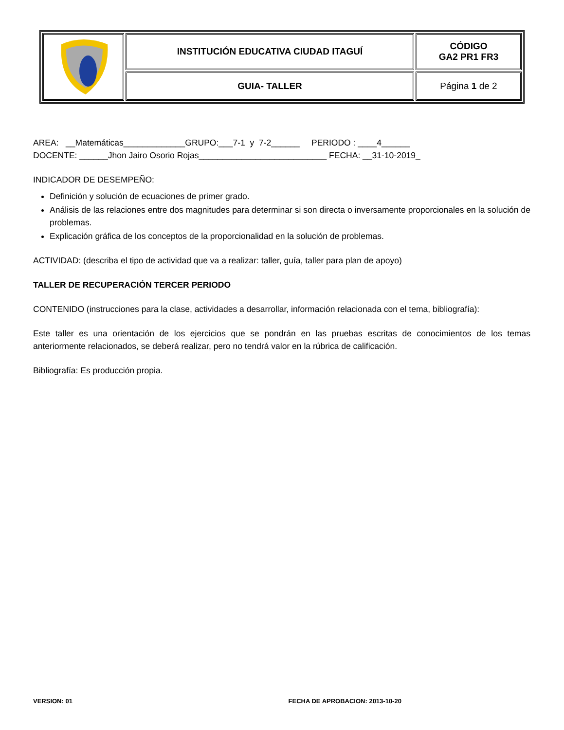| | INSTITUCIÓN EDUCATIVA CIUDAD ITAGUÍ | CÓDIGO GA2 PR1 FR3 |
| | GUIA- TALLER | Página 1 de 2 |
AREA: __Matemáticas_____________GRUPO:___7-1 y 7-2______ PERIODO : ____4______
DOCENTE: ______Jhon Jairo Osorio Rojas___________________________ FECHA: __31-10-2019_
INDICADOR DE DESEMPEÑO:
Definición y solución de ecuaciones de primer grado.
Análisis de las relaciones entre dos magnitudes para determinar si son directa o inversamente proporcionales en la solución de problemas.
Explicación gráfica de los conceptos de la proporcionalidad en la solución de problemas.
ACTIVIDAD: (describa el tipo de actividad que va a realizar: taller, guía, taller para plan de apoyo)
TALLER DE RECUPERACIÓN TERCER PERIODO
CONTENIDO (instrucciones para la clase, actividades a desarrollar, información relacionada con el tema, bibliografía):
Este taller es una orientación de los ejercicios que se pondrán en las pruebas escritas de conocimientos de los temas anteriormente relacionados, se deberá realizar, pero no tendrá valor en la rúbrica de calificación.
Bibliografía: Es producción propia.
VERSION: 01 FECHA DE APROBACION: 2013-10-20